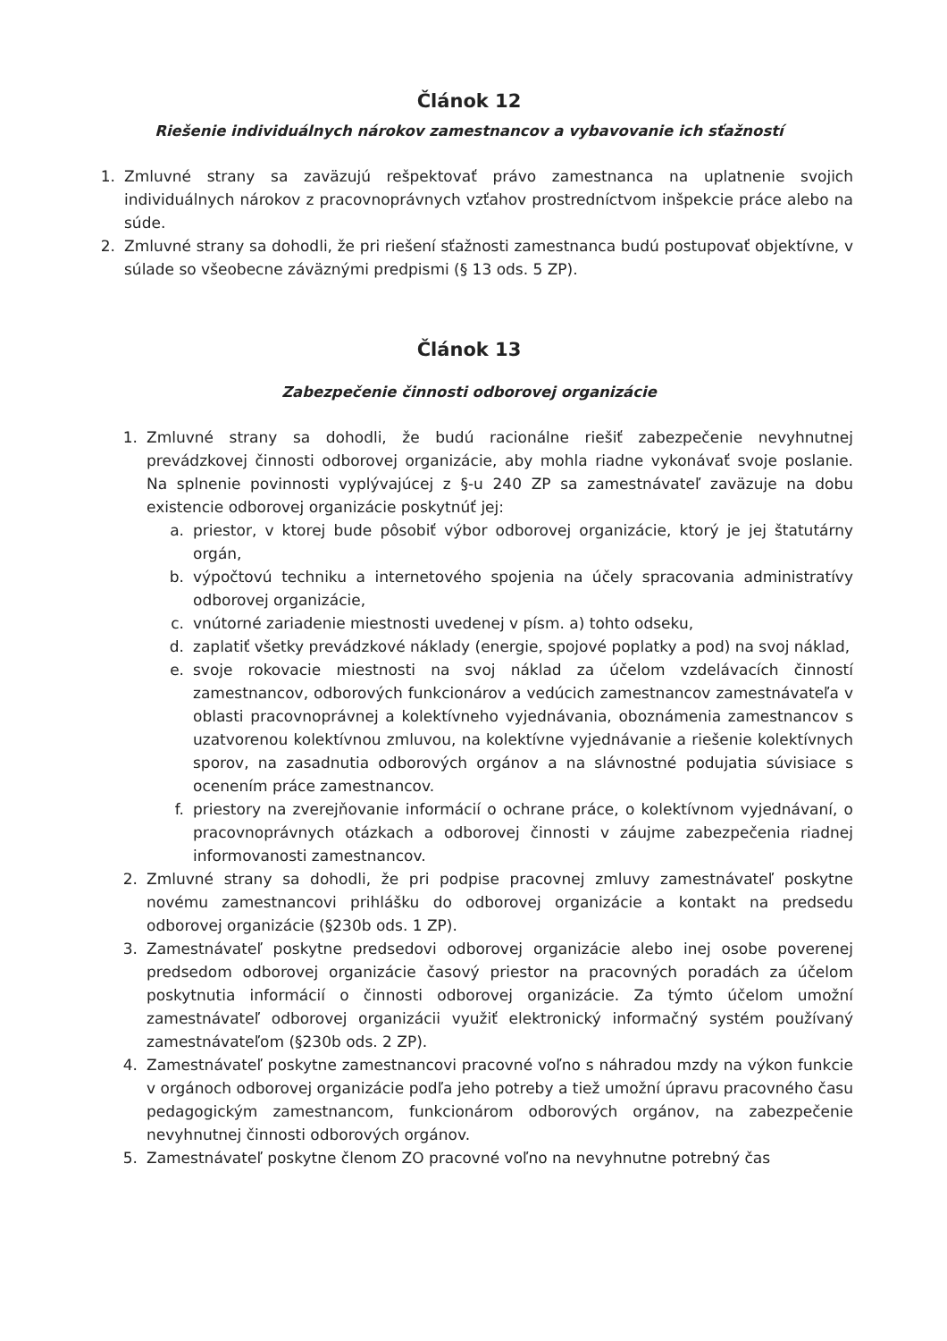Článok 12
Riešenie individuálnych nárokov zamestnancov a vybavovanie ich sťažností
1. Zmluvné strany sa zaväzujú rešpektovať právo zamestnanca na uplatnenie svojich individuálnych nárokov z pracovnoprávnych vzťahov prostredníctvom inšpekcie práce alebo na súde.
2. Zmluvné strany sa dohodli, že pri riešení sťažnosti zamestnanca budú postupovať objektívne, v súlade so všeobecne záväznými predpismi (§ 13 ods. 5 ZP).
Článok 13
Zabezpečenie činnosti odborovej organizácie
1. Zmluvné strany sa dohodli, že budú racionálne riešiť zabezpečenie nevyhnutnej prevádzkovej činnosti odborovej organizácie, aby mohla riadne vykonávať svoje poslanie. Na splnenie povinnosti vyplývajúcej z §-u 240 ZP sa zamestnávateľ zaväzuje na dobu existencie odborovej organizácie poskytnúť jej:
a. priestor, v ktorej bude pôsobiť výbor odborovej organizácie, ktorý je jej štatutárny orgán,
b. výpočtovú techniku a internetového spojenia na účely spracovania administratívy odborovej organizácie,
c. vnútorné zariadenie miestnosti uvedenej v písm. a) tohto odseku,
d. zaplatiť všetky prevádzkové náklady (energie, spojové poplatky a pod) na svoj náklad,
e. svoje rokovacie miestnosti na svoj náklad za účelom vzdelávacích činností zamestnancov, odborových funkcionárov a vedúcich zamestnancov zamestnávateľa v oblasti pracovnoprávnej a kolektívneho vyjednávania, oboznámenia zamestnancov s uzatvorenou kolektívnou zmluvou, na kolektívne vyjednávanie a riešenie kolektívnych sporov, na zasadnutia odborových orgánov a na slávnostné podujatia súvisiace s ocenením práce zamestnancov.
f. priestory na zverejňovanie informácií o ochrane práce, o kolektívnom vyjednávaní, o pracovnoprávnych otázkach a odborovej činnosti v záujme zabezpečenia riadnej informovanosti zamestnancov.
2. Zmluvné strany sa dohodli, že pri podpise pracovnej zmluvy zamestnávateľ poskytne novému zamestnancovi prihlášku do odborovej organizácie a kontakt na predsedu odborovej organizácie (§230b ods. 1 ZP).
3. Zamestnávateľ poskytne predsedovi odborovej organizácie alebo inej osobe poverenej predsedom odborovej organizácie časový priestor na pracovných poradách za účelom poskytnutia informácií o činnosti odborovej organizácie. Za týmto účelom umožní zamestnávateľ odborovej organizácii využiť elektronický informačný systém používaný zamestnávateľom (§230b ods. 2 ZP).
4. Zamestnávateľ poskytne zamestnancovi pracovné voľno s náhradou mzdy na výkon funkcie v orgánoch odborovej organizácie podľa jeho potreby a tiež umožní úpravu pracovného času pedagogickým zamestnancom, funkcionárom odborových orgánov, na zabezpečenie nevyhnutnej činnosti odborových orgánov.
5. Zamestnávateľ poskytne členom ZO pracovné voľno na nevyhnutne potrebný čas